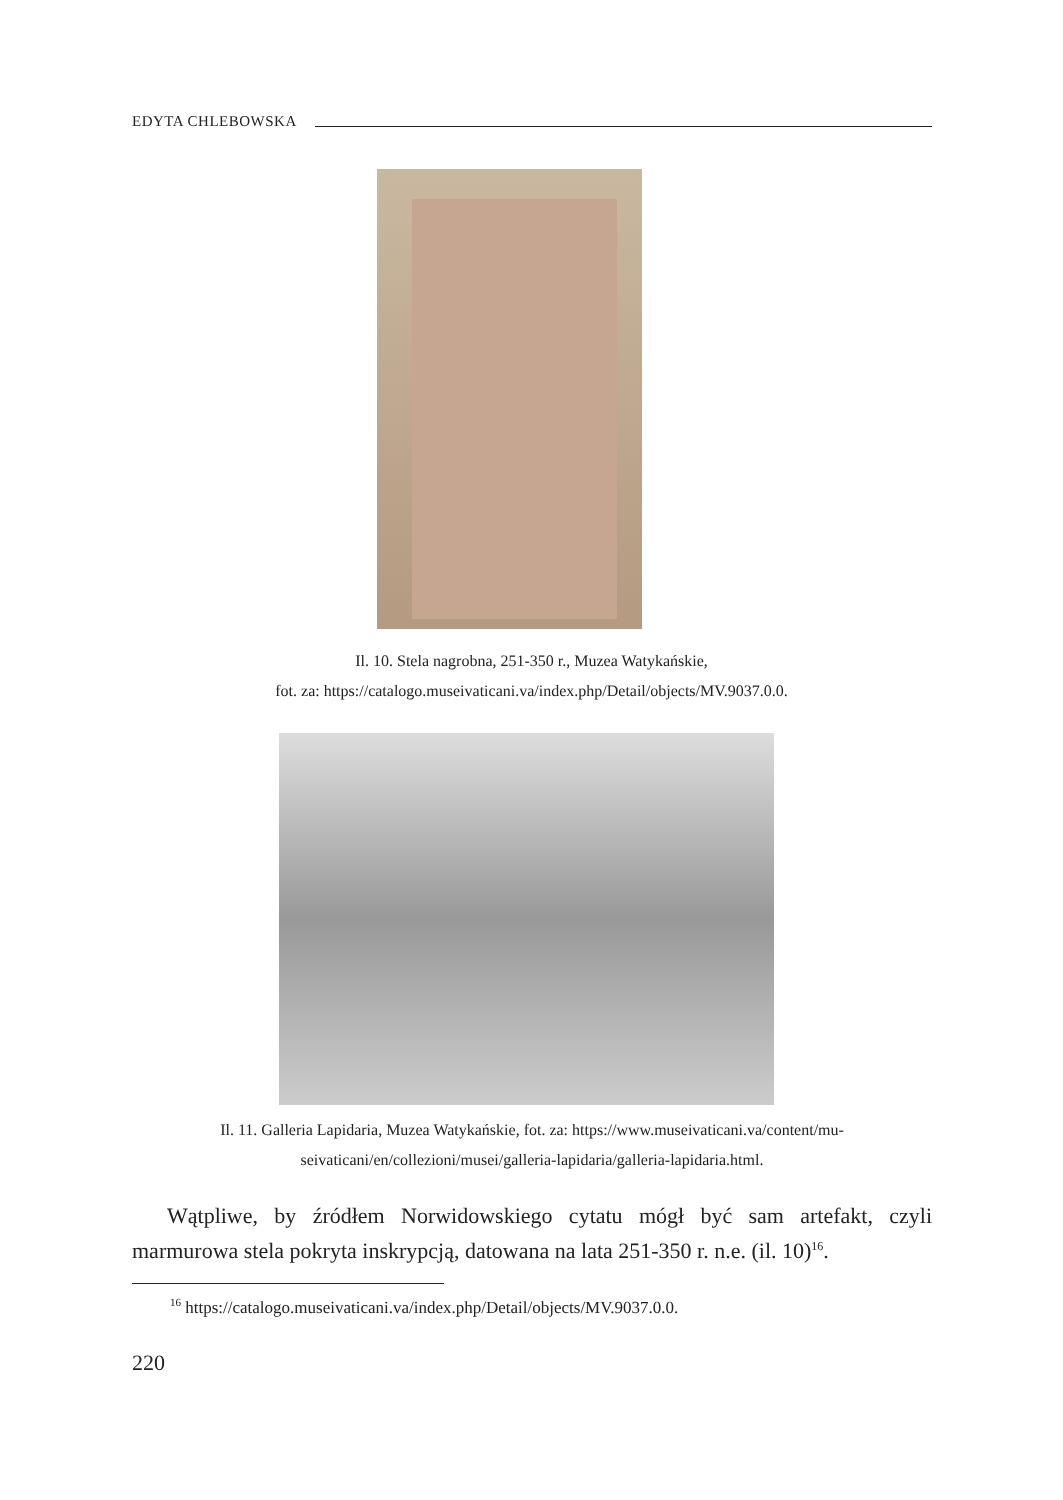EDYTA CHLEBOWSKA
Il. 10. Stela nagrobna, 251-350 r., Muzea Watykańskie,
fot. za: https://catalogo.museivaticani.va/index.php/Detail/objects/MV.9037.0.0.
Il. 11. Galleria Lapidaria, Muzea Watykańskie, fot. za: https://www.museivaticani.va/content/mu-
seivaticani/en/collezioni/musei/galleria-lapidaria/galleria-lapidaria.html.
Wątpliwe, by źródłem Norwidowskiego cytatu mógł być sam artefakt, czyli marmurowa stela pokryta inskrypcją, datowana na lata 251-350 r. n.e. (il. 10)<sup>16</sup>.
<sup>16</sup> https://catalogo.museivaticani.va/index.php/Detail/objects/MV.9037.0.0.
220